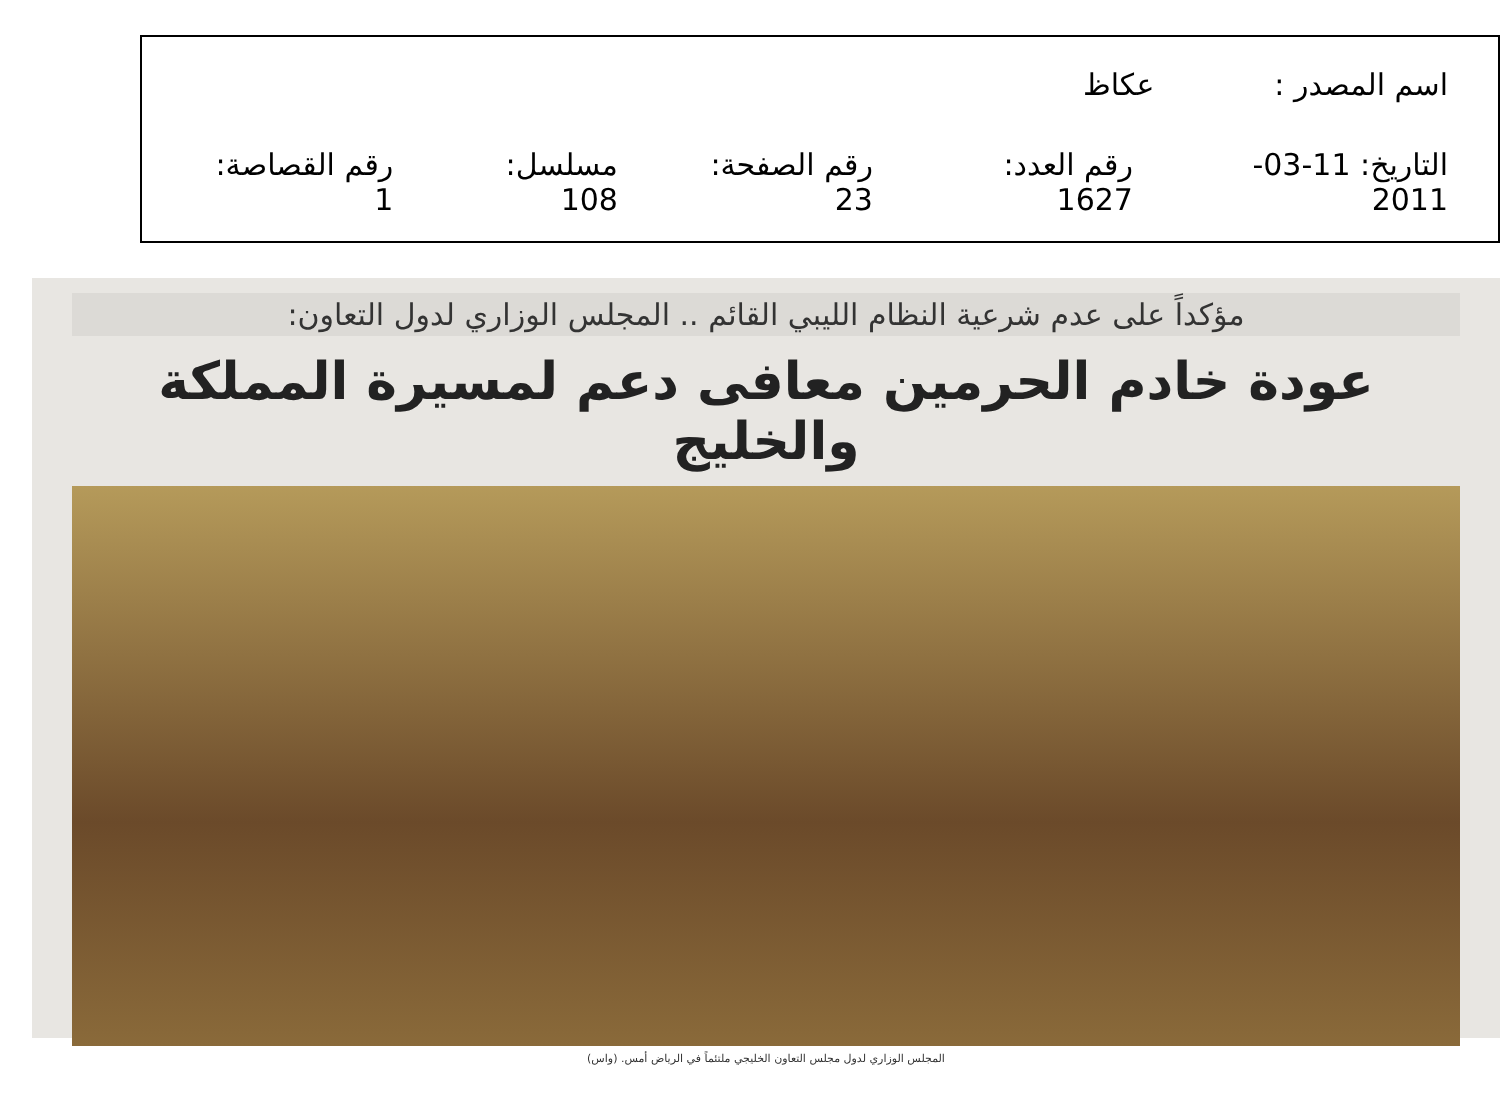اسم المصدر : عكاظ
التاريخ: 11-03-2011 رقم العدد: 1627 رقم الصفحة: 23 مسلسل: 108 رقم القصاصة: 1
مؤكداً على عدم شرعية النظام الليبي القائم .. المجلس الوزاري لدول التعاون:
عودة خادم الحرمين معافى دعم لمسيرة المملكة والخليج
المجلس الوزاري لدول مجلس التعاون الخليجي ملتئماً في الرياض أمس. (واس)